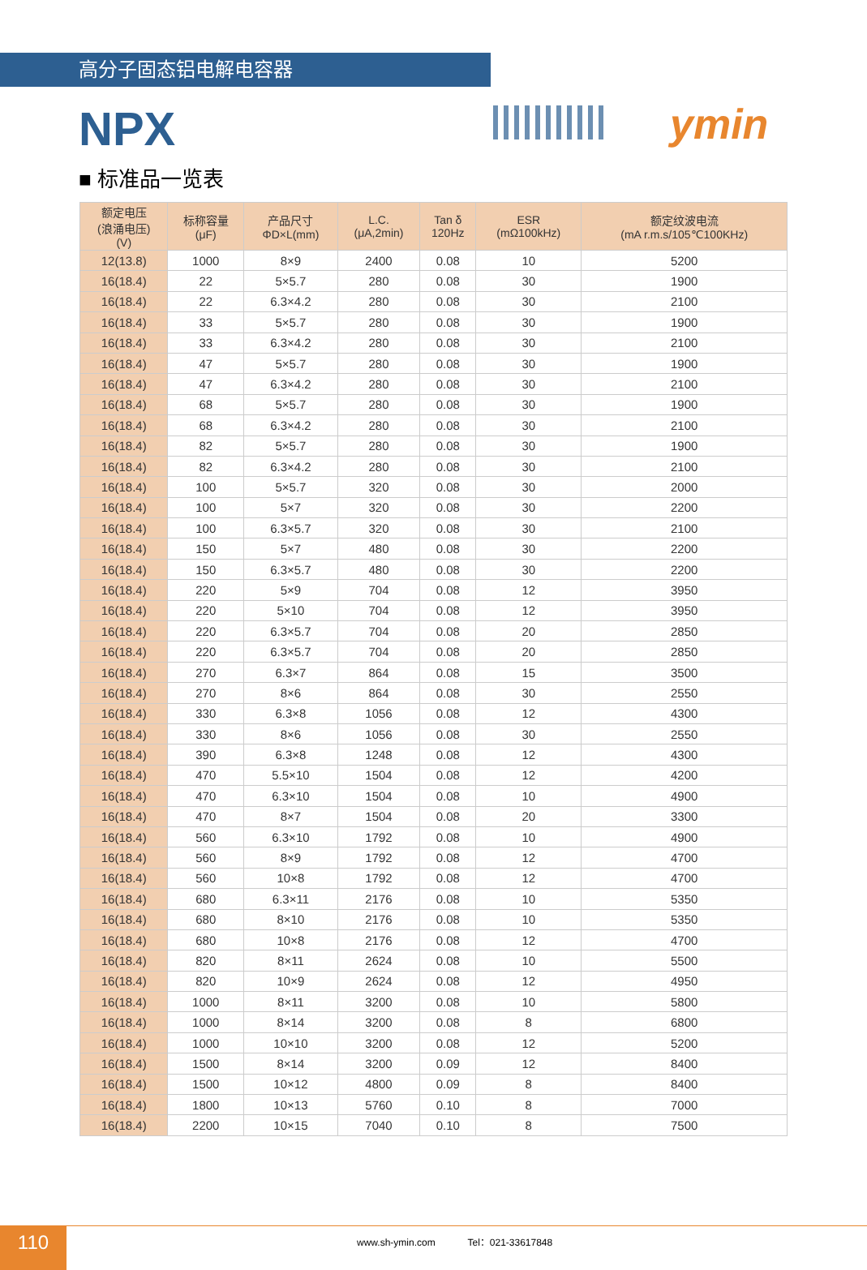高分子固态铝电解电容器
ymin
NPX
■ 标准品一览表
| 额定电压 (浪涌电压) (V) | 标称容量 (μF) | 产品尺寸 ΦD×L(mm) | L.C. (μA,2min) | Tan δ 120Hz | ESR (mΩ100kHz) | 额定纹波电流 (mA r.m.s/105℃100KHz) |
| --- | --- | --- | --- | --- | --- | --- |
| 12(13.8) | 1000 | 8×9 | 2400 | 0.08 | 10 | 5200 |
| 16(18.4) | 22 | 5×5.7 | 280 | 0.08 | 30 | 1900 |
| 16(18.4) | 22 | 6.3×4.2 | 280 | 0.08 | 30 | 2100 |
| 16(18.4) | 33 | 5×5.7 | 280 | 0.08 | 30 | 1900 |
| 16(18.4) | 33 | 6.3×4.2 | 280 | 0.08 | 30 | 2100 |
| 16(18.4) | 47 | 5×5.7 | 280 | 0.08 | 30 | 1900 |
| 16(18.4) | 47 | 6.3×4.2 | 280 | 0.08 | 30 | 2100 |
| 16(18.4) | 68 | 5×5.7 | 280 | 0.08 | 30 | 1900 |
| 16(18.4) | 68 | 6.3×4.2 | 280 | 0.08 | 30 | 2100 |
| 16(18.4) | 82 | 5×5.7 | 280 | 0.08 | 30 | 1900 |
| 16(18.4) | 82 | 6.3×4.2 | 280 | 0.08 | 30 | 2100 |
| 16(18.4) | 100 | 5×5.7 | 320 | 0.08 | 30 | 2000 |
| 16(18.4) | 100 | 5×7 | 320 | 0.08 | 30 | 2200 |
| 16(18.4) | 100 | 6.3×5.7 | 320 | 0.08 | 30 | 2100 |
| 16(18.4) | 150 | 5×7 | 480 | 0.08 | 30 | 2200 |
| 16(18.4) | 150 | 6.3×5.7 | 480 | 0.08 | 30 | 2200 |
| 16(18.4) | 220 | 5×9 | 704 | 0.08 | 12 | 3950 |
| 16(18.4) | 220 | 5×10 | 704 | 0.08 | 12 | 3950 |
| 16(18.4) | 220 | 6.3×5.7 | 704 | 0.08 | 20 | 2850 |
| 16(18.4) | 220 | 6.3×5.7 | 704 | 0.08 | 20 | 2850 |
| 16(18.4) | 270 | 6.3×7 | 864 | 0.08 | 15 | 3500 |
| 16(18.4) | 270 | 8×6 | 864 | 0.08 | 30 | 2550 |
| 16(18.4) | 330 | 6.3×8 | 1056 | 0.08 | 12 | 4300 |
| 16(18.4) | 330 | 8×6 | 1056 | 0.08 | 30 | 2550 |
| 16(18.4) | 390 | 6.3×8 | 1248 | 0.08 | 12 | 4300 |
| 16(18.4) | 470 | 5.5×10 | 1504 | 0.08 | 12 | 4200 |
| 16(18.4) | 470 | 6.3×10 | 1504 | 0.08 | 10 | 4900 |
| 16(18.4) | 470 | 8×7 | 1504 | 0.08 | 20 | 3300 |
| 16(18.4) | 560 | 6.3×10 | 1792 | 0.08 | 10 | 4900 |
| 16(18.4) | 560 | 8×9 | 1792 | 0.08 | 12 | 4700 |
| 16(18.4) | 560 | 10×8 | 1792 | 0.08 | 12 | 4700 |
| 16(18.4) | 680 | 6.3×11 | 2176 | 0.08 | 10 | 5350 |
| 16(18.4) | 680 | 8×10 | 2176 | 0.08 | 10 | 5350 |
| 16(18.4) | 680 | 10×8 | 2176 | 0.08 | 12 | 4700 |
| 16(18.4) | 820 | 8×11 | 2624 | 0.08 | 10 | 5500 |
| 16(18.4) | 820 | 10×9 | 2624 | 0.08 | 12 | 4950 |
| 16(18.4) | 1000 | 8×11 | 3200 | 0.08 | 10 | 5800 |
| 16(18.4) | 1000 | 8×14 | 3200 | 0.08 | 8 | 6800 |
| 16(18.4) | 1000 | 10×10 | 3200 | 0.08 | 12 | 5200 |
| 16(18.4) | 1500 | 8×14 | 3200 | 0.09 | 12 | 8400 |
| 16(18.4) | 1500 | 10×12 | 4800 | 0.09 | 8 | 8400 |
| 16(18.4) | 1800 | 10×13 | 5760 | 0.10 | 8 | 7000 |
| 16(18.4) | 2200 | 10×15 | 7040 | 0.10 | 8 | 7500 |
110
www.sh-ymin.com Tel：021-33617848